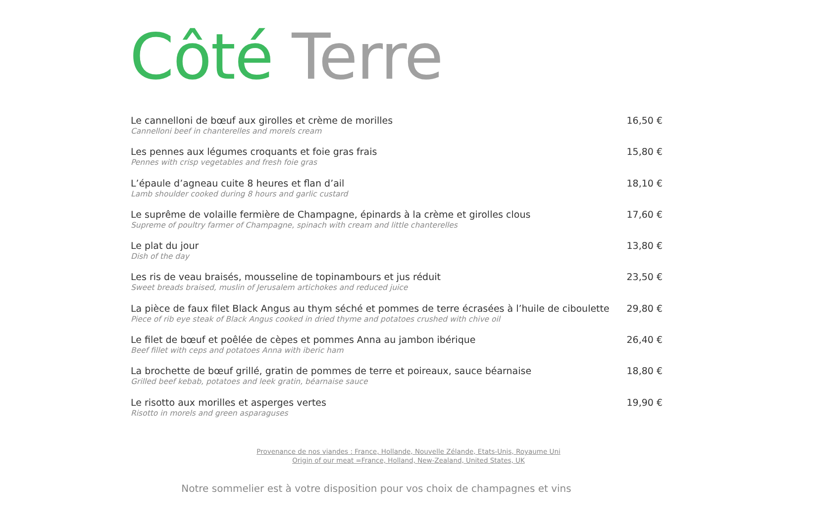Côté Terre
Le cannelloni de bœuf aux girolles et crème de morilles
Cannelloni beef in chanterelles and morels cream
16,50 €
Les pennes aux légumes croquants et foie gras frais
Pennes with crisp vegetables and fresh foie gras
15,80 €
L’épaule d’agneau cuite 8 heures et flan d’ail
Lamb shoulder cooked during 8 hours and garlic custard
18,10 €
Le suprême de volaille fermière de Champagne, épinards à la crème et girolles clous
Supreme of poultry farmer of Champagne, spinach with cream and little chanterelles
17,60 €
Le plat du jour
Dish of the day
13,80 €
Les ris de veau braisés, mousseline de topinambours et jus réduit
Sweet breads braised, muslin of Jerusalem artichokes and reduced juice
23,50 €
La pièce de faux filet Black Angus au thym séché et pommes de terre écrasées à l’huile de ciboulette
Piece of rib eye steak of Black Angus cooked in dried thyme and potatoes crushed with chive oil
29,80 €
Le filet de bœuf et poêlée de cèpes et pommes Anna au jambon ibérique
Beef fillet with ceps and potatoes Anna with iberic ham
26,40 €
La brochette de bœuf grillé, gratin de pommes de terre et poireaux, sauce béarnaise
Grilled beef kebab, potatoes and leek gratin, béarnaise sauce
18,80 €
Le risotto aux morilles et asperges vertes
Risotto in morels and green asparaguses
19,90 €
Provenance de nos viandes : France, Hollande, Nouvelle Zélande, Etats-Unis, Royaume Uni
Origin of our meat =France, Holland, New-Zealand, United States, UK
Notre sommelier est à votre disposition pour vos choix de champagnes et vins